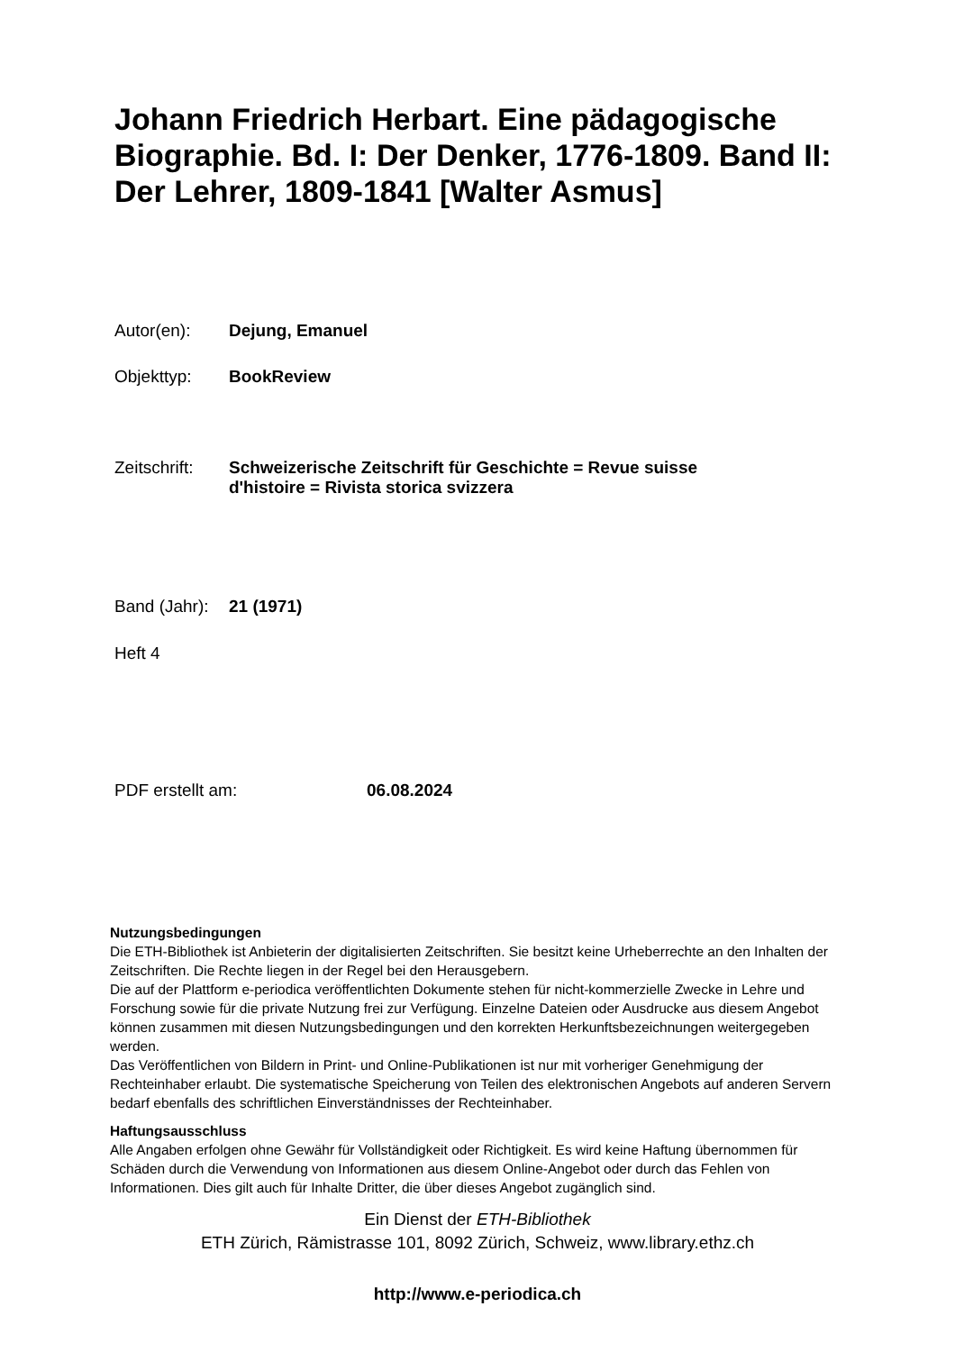Johann Friedrich Herbart. Eine pädagogische Biographie. Bd. I: Der Denker, 1776-1809. Band II: Der Lehrer, 1809-1841 [Walter Asmus]
Autor(en): Dejung, Emanuel
Objekttyp: BookReview
Zeitschrift: Schweizerische Zeitschrift für Geschichte = Revue suisse
d'histoire = Rivista storica svizzera
Band (Jahr): 21 (1971)
Heft 4
PDF erstellt am: 06.08.2024
Nutzungsbedingungen
Die ETH-Bibliothek ist Anbieterin der digitalisierten Zeitschriften. Sie besitzt keine Urheberrechte an den Inhalten der Zeitschriften. Die Rechte liegen in der Regel bei den Herausgebern.
Die auf der Plattform e-periodica veröffentlichten Dokumente stehen für nicht-kommerzielle Zwecke in Lehre und Forschung sowie für die private Nutzung frei zur Verfügung. Einzelne Dateien oder Ausdrucke aus diesem Angebot können zusammen mit diesen Nutzungsbedingungen und den korrekten Herkunftsbezeichnungen weitergegeben werden.
Das Veröffentlichen von Bildern in Print- und Online-Publikationen ist nur mit vorheriger Genehmigung der Rechteinhaber erlaubt. Die systematische Speicherung von Teilen des elektronischen Angebots auf anderen Servern bedarf ebenfalls des schriftlichen Einverständnisses der Rechteinhaber.
Haftungsausschluss
Alle Angaben erfolgen ohne Gewähr für Vollständigkeit oder Richtigkeit. Es wird keine Haftung übernommen für Schäden durch die Verwendung von Informationen aus diesem Online-Angebot oder durch das Fehlen von Informationen. Dies gilt auch für Inhalte Dritter, die über dieses Angebot zugänglich sind.
Ein Dienst der ETH-Bibliothek
ETH Zürich, Rämistrasse 101, 8092 Zürich, Schweiz, www.library.ethz.ch
http://www.e-periodica.ch